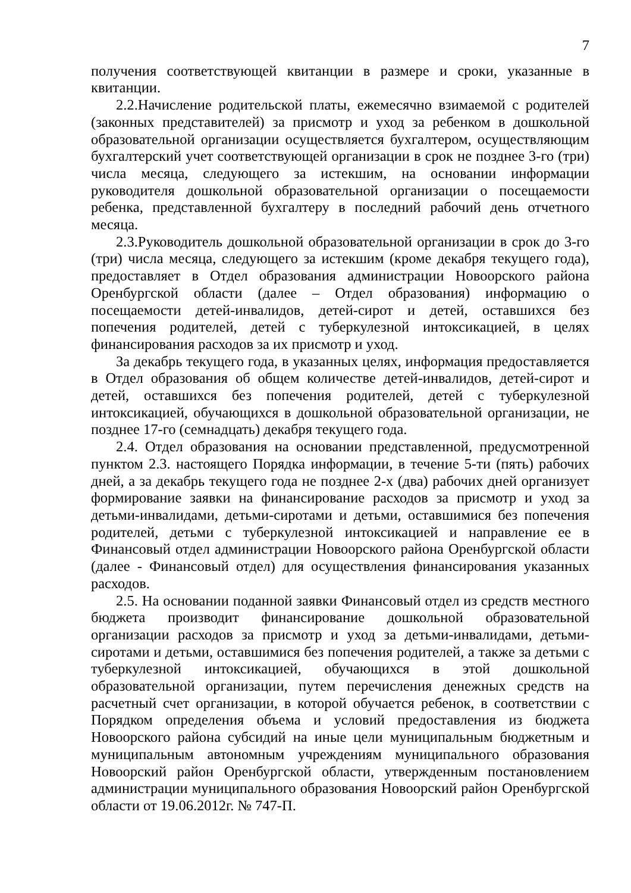7
получения соответствующей квитанции в размере и сроки, указанные в квитанции.
2.2.Начисление родительской платы, ежемесячно взимаемой с родителей (законных представителей) за присмотр и уход за ребенком в дошкольной образовательной организации осуществляется бухгалтером, осуществляющим бухгалтерский учет соответствующей организации в срок не позднее 3-го (три) числа месяца, следующего за истекшим, на основании информации руководителя дошкольной образовательной организации о посещаемости ребенка, представленной бухгалтеру в последний рабочий день отчетного месяца.
2.3.Руководитель дошкольной образовательной организации в срок до 3-го (три) числа месяца, следующего за истекшим (кроме декабря текущего года), предоставляет в Отдел образования администрации Новоорского района Оренбургской области (далее – Отдел образования) информацию о посещаемости детей-инвалидов, детей-сирот и детей, оставшихся без попечения родителей, детей с туберкулезной интоксикацией, в целях финансирования расходов за их присмотр и уход.
За декабрь текущего года, в указанных целях, информация предоставляется в Отдел образования об общем количестве детей-инвалидов, детей-сирот и детей, оставшихся без попечения родителей, детей с туберкулезной интоксикацией, обучающихся в дошкольной образовательной организации, не позднее 17-го (семнадцать) декабря текущего года.
2.4. Отдел образования на основании представленной, предусмотренной пунктом 2.3. настоящего Порядка информации, в течение 5-ти (пять) рабочих дней, а за декабрь текущего года не позднее 2-х (два) рабочих дней организует формирование заявки на финансирование расходов за присмотр и уход за детьми-инвалидами, детьми-сиротами и детьми, оставшимися без попечения родителей, детьми с туберкулезной интоксикацией и направление ее в Финансовый отдел администрации Новоорского района Оренбургской области (далее - Финансовый отдел) для осуществления финансирования указанных расходов.
2.5. На основании поданной заявки Финансовый отдел из средств местного бюджета производит финансирование дошкольной образовательной организации расходов за присмотр и уход за детьми-инвалидами, детьми-сиротами и детьми, оставшимися без попечения родителей, а также за детьми с туберкулезной интоксикацией, обучающихся в этой дошкольной образовательной организации, путем перечисления денежных средств на расчетный счет организации, в которой обучается ребенок, в соответствии с Порядком определения объема и условий предоставления из бюджета Новоорского района субсидий на иные цели муниципальным бюджетным и муниципальным автономным учреждениям муниципального образования Новоорский район Оренбургской области, утвержденным постановлением администрации муниципального образования Новоорский район Оренбургской области от 19.06.2012г. № 747-П.